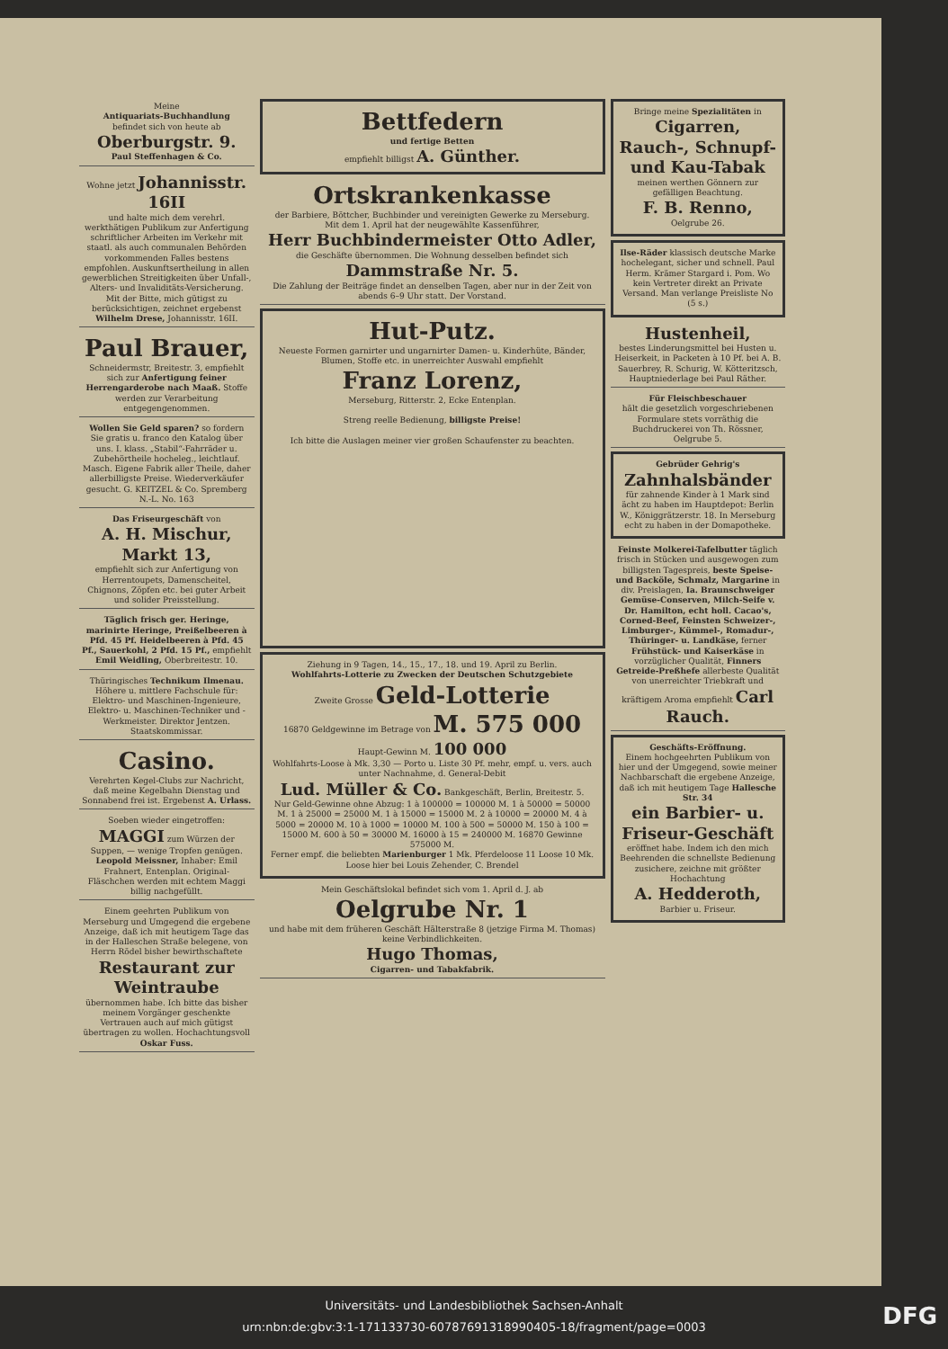Meine
Antiquariats-Buchhandlung
befindet sich von heute ab
Oberburgstr. 9.
Paul Steffenhagen & Co.
Wohne jetzt Johannisstr. 16II
und halte mich dem verehrl. werkthätigen Publikum zur Anfertigung schriftlicher Arbeiten im Verkehr mit staatl. als auch communalen Behörden vorkommenden Falles bestens empfohlen. Auskunftsertheilung in allen gewerblichen Streitigkeiten über Unfall-, Alters- und Invaliditäts-Versicherung. Mit der Bitte, mich gütigst zu berücksichtigen, zeichnet ergebenst
Wilhelm Drese, Johannisstr. 16II.
Paul Brauer,
Schneidermstr, Breitestr. 3, empfiehlt sich zur Anfertigung feiner Herrengarderobe nach Maaß. Stoffe werden zur Verarbeitung entgegengenommen.
Wollen Sie Geld sparen? so fordern Sie gratis u. franco den Katalog über uns. I. klass. „Stabil“-Fahrräder u. Zubehörtheile hocheleg., leichtlauf. Masch. Eigene Fabrik aller Theile, daher allerbilligste Preise. Wiederverkäufer gesucht. G. KEITZEL & Co. Spremberg N.-L. No. 163
Das Friseurgeschäft von
A. H. Mischur, Markt 13,
empfiehlt sich zur Anfertigung von Herrentoupets, Damenscheitel, Chignons, Zöpfen etc. bei guter Arbeit und solider Preisstellung.
Täglich frisch ger. Heringe, marinirte Heringe, Preißelbeeren à Pfd. 45 Pf. Heidelbeeren à Pfd. 45 Pf., Sauerkohl, 2 Pfd. 15 Pf., empfiehlt Emil Weidling, Oberbreitestr. 10.
Thüringisches Technikum Ilmenau. Höhere u. mittlere Fachschule für: Elektro- und Maschinen-Ingenieure, Elektro- u. Maschinen-Techniker und -Werkmeister. Direktor Jentzen. Staatskommissar.
Casino.
Verehrten Kegel-Clubs zur Nachricht, daß meine Kegelbahn Dienstag und Sonnabend frei ist. Ergebenst A. Urlass.
Soeben wieder eingetroffen: MAGGI zum Würzen der Suppen, — wenige Tropfen genügen. Leopold Meissner, Inhaber: Emil Frahnert, Entenplan. Original-Fläschchen werden mit echtem Maggi billig nachgefüllt.
Einem geehrten Publikum von Merseburg und Umgegend die ergebene Anzeige, daß ich mit heutigem Tage das in der Halleschen Straße belegene, von Herrn Rödel bisher bewirthschaftete
Restaurant zur Weintraube
übernommen habe. Ich bitte das bisher meinem Vorgänger geschenkte Vertrauen auch auf mich gütigst übertragen zu wollen. Hochachtungsvoll Oskar Fuss.
Bettfedern
und fertige Betten
empfiehlt billigst A. Günther.
Ortskrankenkasse
der Barbiere, Böttcher, Buchbinder und vereinigten Gewerke zu Merseburg.
Mit dem 1. April hat der neugewählte Kassenführer,
Herr Buchbindermeister Otto Adler,
die Geschäfte übernommen. Die Wohnung desselben befindet sich
Dammstraße Nr. 5.
Die Zahlung der Beiträge findet an denselben Tagen, aber nur in der Zeit von abends 6–9 Uhr statt. Der Vorstand.
Hut-Putz.
Neueste Formen garnirter und ungarnirter Damen- u. Kinderhüte, Bänder, Blumen, Stoffe etc. in unerreichter Auswahl empfiehlt
Franz Lorenz,
Merseburg, Ritterstr. 2, Ecke Entenplan.
Streng reelle Bedienung, billigste Preise!
Ich bitte die Auslagen meiner vier großen Schaufenster zu beachten.
Ziehung in 9 Tagen, 14., 15., 17., 18. und 19. April zu Berlin.
Wohlfahrts-Lotterie zu Zwecken der Deutschen Schutzgebiete
Zweite Grosse Geld-Lotterie
16870 Geldgewinne im Betrage von M. 575 000
Haupt-Gewinn M. 100 000
Wohlfahrts-Loose à Mk. 3,30 — Porto u. Liste 30 Pf. mehr, empf. u. vers. auch unter Nachnahme, d. General-Debit
Lud. Müller & Co. Bankgeschäft, Berlin, Breitestr. 5.
Nur Geld-Gewinne ohne Abzug: 1 à 100000 = 100000 M. 1 à 50000 = 50000 M. 1 à 25000 = 25000 M. 1 à 15000 = 15000 M. 2 à 10000 = 20000 M. 4 à 5000 = 20000 M. 10 à 1000 = 10000 M. 100 à 500 = 50000 M. 150 à 100 = 15000 M. 600 à 50 = 30000 M. 16000 à 15 = 240000 M. 16870 Gewinne 575000 M.
Ferner empf. die beliebten Marienburger 1 Mk. Pferdeloose 11 Loose 10 Mk.
Loose hier bei Louis Zehender, C. Brendel
Mein Geschäftslokal befindet sich vom 1. April d. J. ab
Oelgrube Nr. 1
und habe mit dem früheren Geschäft Hälterstraße 8 (jetzige Firma M. Thomas) keine Verbindlichkeiten.
Hugo Thomas,
Cigarren- und Tabakfabrik.
Bringe meine Spezialitäten in Cigarren, Rauch-, Schnupf- und Kau-Tabak
meinen werthen Gönnern zur gefälligen Beachtung.
F. B. Renno,
Oelgrube 26.
Ilse-Räder klassisch deutsche Marke hochelegant, sicher und schnell. Paul Herm. Krämer Stargard i. Pom. Wo kein Vertreter direkt an Private Versand. Man verlange Preisliste No (5 s.)
Hustenheil,
bestes Linderungsmittel bei Husten u. Heiserkeit, in Packeten à 10 Pf. bei A. B. Sauerbrey, R. Schurig, W. Kötteritzsch, Hauptniederlage bei Paul Räther.
Für Fleischbeschauer
hält die gesetzlich vorgeschriebenen Formulare stets vorräthig die Buchdruckerei von Th. Rössner, Oelgrube 5.
Gebrüder Gehrig's
Zahnhalsbänder
für zahnende Kinder à 1 Mark sind ächt zu haben im Hauptdepot: Berlin W., Königgrätzerstr. 18. In Merseburg echt zu haben in der Domapotheke.
Feinste Molkerei-Tafelbutter täglich frisch in Stücken und ausgewogen zum billigsten Tagespreis, beste Speise- und Backöle, Schmalz, Margarine in div. Preislagen, Ia. Braunschweiger Gemüse-Conserven, Milch-Seife v. Dr. Hamilton, echt holl. Cacao's, Corned-Beef, Feinsten Schweizer-, Limburger-, Kümmel-, Romadur-, Thüringer- u. Landkäse, ferner Frühstück- und Kaiserkäse in vorzüglicher Qualität, Finners Getreide-Preßhefe allerbeste Qualität von unerreichter Triebkraft und kräftigem Aroma empfiehlt Carl Rauch.
Geschäfts-Eröffnung.
Einem hochgeehrten Publikum von hier und der Umgegend, sowie meiner Nachbarschaft die ergebene Anzeige, daß ich mit heutigem Tage Hallesche Str. 34
ein Barbier- u. Friseur-Geschäft
eröffnet habe. Indem ich den mich Beehrenden die schnellste Bedienung zusichere, zeichne mit größter Hochachtung
A. Hedderoth,
Barbier u. Friseur.
Universitäts- und Landesbibliothek Sachsen-Anhalt
urn:nbn:de:gbv:3:1-171133730-60787691318990405-18/fragment/page=0003
DFG